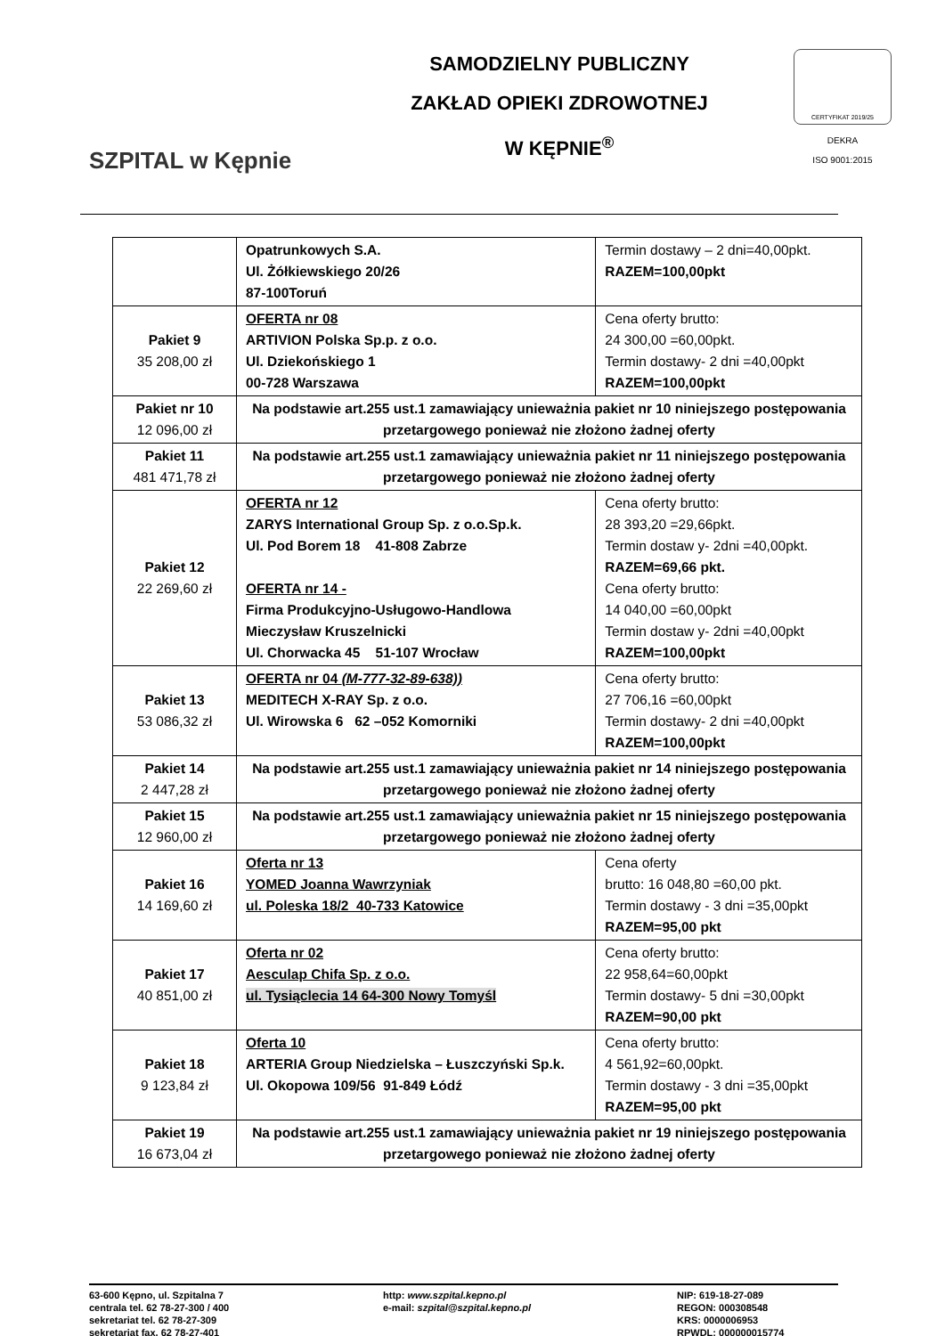SZPITAL w Kępnie
SAMODZIELNY PUBLICZNY
ZAKŁAD OPIEKI ZDROWOTNEJ
W KĘPNIE<sup>®</sup>
CERTYFIKAT 2019/25
DEKRA
ISO 9001:2015
| | Opatrunkowych S.A. Ul. Żółkiewskiego 20/26 87-100Toruń | Termin dostawy – 2 dni=40,00pkt. RAZEM=100,00pkt |
| Pakiet 9 35 208,00 zł | OFERTA nr 08 ARTIVION Polska Sp.p. z o.o. Ul. Dziekońskiego 1 00-728 Warszawa | Cena oferty brutto: 24 300,00 =60,00pkt. Termin dostawy- 2 dni =40,00pkt RAZEM=100,00pkt |
| Pakiet nr 10 12 096,00 zł | Na podstawie art.255 ust.1 zamawiający unieważnia pakiet nr 10 niniejszego postępowania przetargowego ponieważ nie złożono żadnej oferty | |
| Pakiet 11 481 471,78 zł | Na podstawie art.255 ust.1 zamawiający unieważnia pakiet nr 11 niniejszego postępowania przetargowego ponieważ nie złożono żadnej oferty | |
| Pakiet 12 22 269,60 zł | OFERTA nr 12 ZARYS International Group Sp. z o.o.Sp.k. Ul. Pod Borem 18 41-808 Zabrze OFERTA nr 14 - Firma Produkcyjno-Usługowo-Handlowa Mieczysław Kruszelnicki Ul. Chorwacka 45 51-107 Wrocław | Cena oferty brutto: 28 393,20 =29,66pkt. Termin dostaw y- 2dni =40,00pkt. RAZEM=69,66 pkt. Cena oferty brutto: 14 040,00 =60,00pkt Termin dostaw y- 2dni =40,00pkt RAZEM=100,00pkt |
| Pakiet 13 53 086,32 zł | OFERTA nr 04 (M-777-32-89-638)) MEDITECH X-RAY Sp. z o.o. Ul. Wirowska 6 62 –052 Komorniki | Cena oferty brutto: 27 706,16 =60,00pkt Termin dostawy- 2 dni =40,00pkt RAZEM=100,00pkt |
| Pakiet 14 2 447,28 zł | Na podstawie art.255 ust.1 zamawiający unieważnia pakiet nr 14 niniejszego postępowania przetargowego ponieważ nie złożono żadnej oferty | |
| Pakiet 15 12 960,00 zł | Na podstawie art.255 ust.1 zamawiający unieważnia pakiet nr 15 niniejszego postępowania przetargowego ponieważ nie złożono żadnej oferty | |
| Pakiet 16 14 169,60 zł | Oferta nr 13 YOMED Joanna Wawrzyniak ul. Poleska 18/2 40-733 Katowice | Cena oferty brutto: 16 048,80 =60,00 pkt. Termin dostawy - 3 dni =35,00pkt RAZEM=95,00 pkt |
| Pakiet 17 40 851,00 zł | Oferta nr 02 Aesculap Chifa Sp. z o.o. ul. Tysiąclecia 14 64-300 Nowy Tomyśl | Cena oferty brutto: 22 958,64=60,00pkt Termin dostawy- 5 dni =30,00pkt RAZEM=90,00 pkt |
| Pakiet 18 9 123,84 zł | Oferta 10 ARTERIA Group Niedzielska – Łuszczyński Sp.k. Ul. Okopowa 109/56 91-849 Łódź | Cena oferty brutto: 4 561,92=60,00pkt. Termin dostawy - 3 dni =35,00pkt RAZEM=95,00 pkt |
| Pakiet 19 16 673,04 zł | Na podstawie art.255 ust.1 zamawiający unieważnia pakiet nr 19 niniejszego postępowania przetargowego ponieważ nie złożono żadnej oferty | |
63-600 Kępno, ul. Szpitalna 7
centrala tel. 62 78-27-300 / 400
sekretariat tel. 62 78-27-309
sekretariat fax. 62 78-27-401
http: www.szpital.kepno.pl
e-mail: szpital@szpital.kepno.pl
NIP: 619-18-27-089
REGON: 000308548
KRS: 0000006953
RPWDL: 000000015774